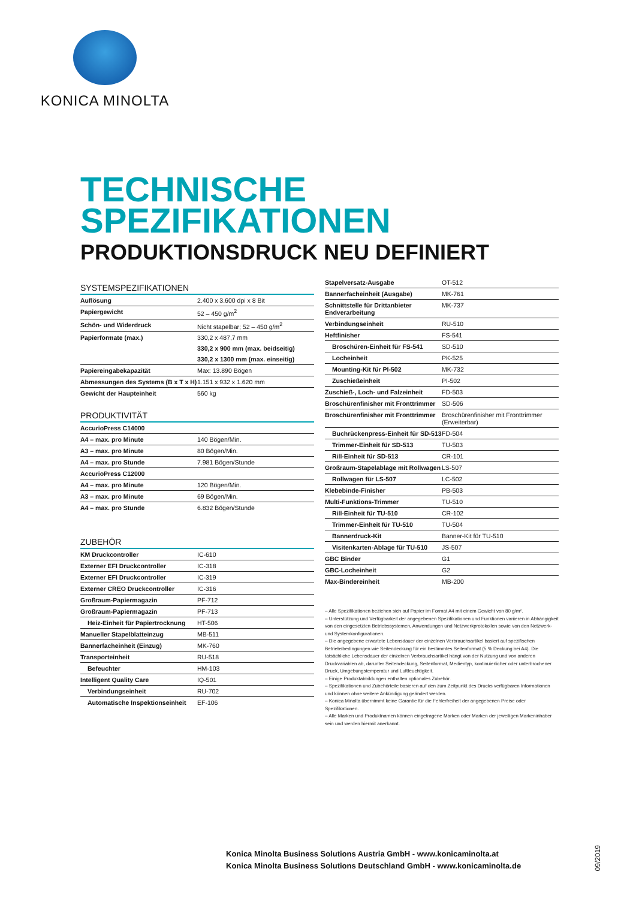KONICA MINOLTA
TECHNISCHE
SPEZIFIKATIONEN
PRODUKTIONSDRUCK NEU DEFINIERT
SYSTEMSPEZIFIKATIONEN
| Auflösung | 2.400 x 3.600 dpi x 8 Bit |
| Papiergewicht | 52 – 450 g/m<sup>2</sup> |
| Schön- und Widerdruck | Nicht stapelbar; 52 – 450 g/m<sup>2</sup> |
| Papierformate (max.) | 330,2 x 487,7 mm |
| | 330,2 x 900 mm (max. beidseitig) |
| | 330,2 x 1300 mm (max. einseitig) |
| Papiereingabekapazität | Max: 13.890 Bögen |
| Abmessungen des Systems (B x T x H) | 1.151 x 932 x 1.620 mm |
| Gewicht der Haupteinheit | 560 kg |
PRODUKTIVITÄT
| AccurioPress C14000 | |
| A4 – max. pro Minute | 140 Bögen/Min. |
| A3 – max. pro Minute | 80 Bögen/Min. |
| A4 – max. pro Stunde | 7.981 Bögen/Stunde |
| AccurioPress C12000 | |
| A4 – max. pro Minute | 120 Bögen/Min. |
| A3 – max. pro Minute | 69 Bögen/Min. |
| A4 – max. pro Stunde | 6.832 Bögen/Stunde |
ZUBEHÖR
| KM Druckcontroller | IC-610 |
| Externer EFI Druckcontroller | IC-318 |
| Externer EFI Druckcontroller | IC-319 |
| Externer CREO Druckcontroller | IC-316 |
| Großraum-Papiermagazin | PF-712 |
| Großraum-Papiermagazin | PF-713 |
| Heiz-Einheit für Papiertrocknung | HT-506 |
| Manueller Stapelblatteinzug | MB-511 |
| Bannerfacheinheit (Einzug) | MK-760 |
| Transporteinheit | RU-518 |
| Befeuchter | HM-103 |
| Intelligent Quality Care | IQ-501 |
| Verbindungseinheit | RU-702 |
| Automatische Inspektionseinheit | EF-106 |
| Stapelversatz-Ausgabe | OT-512 |
| Bannerfacheinheit (Ausgabe) | MK-761 |
| Schnittstelle für Drittanbieter Endverarbeitung | MK-737 |
| Verbindungseinheit | RU-510 |
| Heftfinisher | FS-541 |
| Broschüren-Einheit für FS-541 | SD-510 |
| Locheinheit | PK-525 |
| Mounting-Kit für PI-502 | MK-732 |
| Zuschießeinheit | PI-502 |
| Zuschieß-, Loch- und Falzeinheit | FD-503 |
| Broschürenfinisher mit Fronttrimmer | SD-506 |
| Broschürenfinisher mit Fronttrimmer | Broschürenfinisher mit Fronttrimmer (Erweiterbar) |
| Buchrückenpress-Einheit für SD-513 | FD-504 |
| Trimmer-Einheit für SD-513 | TU-503 |
| Rill-Einheit für SD-513 | CR-101 |
| Großraum-Stapelablage mit Rollwagen | LS-507 |
| Rollwagen für LS-507 | LC-502 |
| Klebebinde-Finisher | PB-503 |
| Multi-Funktions-Trimmer | TU-510 |
| Rill-Einheit für TU-510 | CR-102 |
| Trimmer-Einheit für TU-510 | TU-504 |
| Bannerdruck-Kit | Banner-Kit für TU-510 |
| Visitenkarten-Ablage für TU-510 | JS-507 |
| GBC Binder | G1 |
| GBC-Locheinheit | G2 |
| Max-Bindereinheit | MB-200 |
– Alle Spezifikationen beziehen sich auf Papier im Format A4 mit einem Gewicht von 80 g/m².
– Unterstützung und Verfügbarkeit der angegebenen Spezifikationen und Funktionen variieren in Abhängigkeit von den eingesetzten Betriebssystemen, Anwendungen und Netzwerkprotokollen sowie von den Netzwerk- und Systemkonfigurationen.
– Die angegebene erwartete Lebensdauer der einzelnen Verbrauchsartikel basiert auf spezifischen Betriebsbedingungen wie Seitendeckung für ein bestimmtes Seitenformat (5 % Deckung bei A4). Die tatsächliche Lebensdauer der einzelnen Verbrauchsartikel hängt von der Nutzung und von anderen Druckvariablen ab, darunter Seitendeckung, Seitenformat, Medientyp, kontinuierlicher oder unterbrochener Druck, Umgebungstemperatur und Luftfeuchtigkeit.
– Einige Produktabbildungen enthalten optionales Zubehör.
– Spezifikationen und Zubehörteile basieren auf den zum Zeitpunkt des Drucks verfügbaren Informationen und können ohne weitere Ankündigung geändert werden.
– Konica Minolta übernimmt keine Garantie für die Fehlerfreiheit der angegebenen Preise oder Spezifikationen.
– Alle Marken und Produktnamen können eingetragene Marken oder Marken der jeweiligen Markeninhaber sein und werden hiermit anerkannt.
Konica Minolta Business Solutions Austria GmbH - www.konicaminolta.at
Konica Minolta Business Solutions Deutschland GmbH - www.konicaminolta.de
09/2019